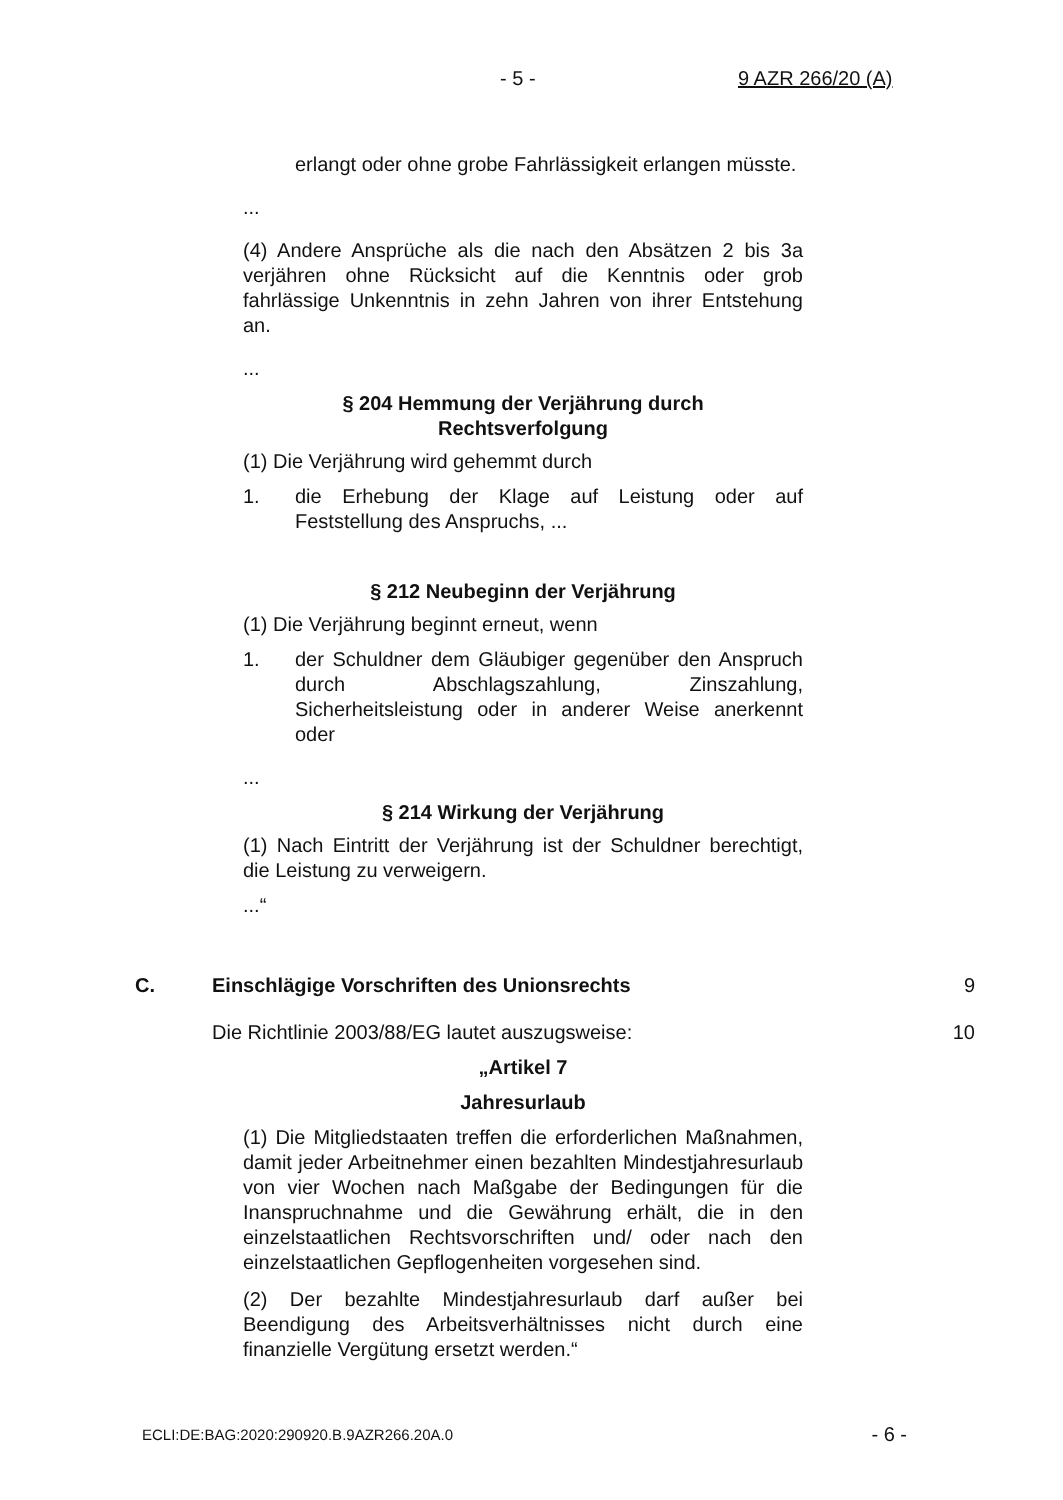- 5 - 9 AZR 266/20 (A)
erlangt oder ohne grobe Fahrlässigkeit erlangen müsste.
...
(4) Andere Ansprüche als die nach den Absätzen 2 bis 3a verjähren ohne Rücksicht auf die Kenntnis oder grob fahrlässige Unkenntnis in zehn Jahren von ihrer Entstehung an.
...
§ 204 Hemmung der Verjährung durch
Rechtsverfolgung
(1) Die Verjährung wird gehemmt durch
1. die Erhebung der Klage auf Leistung oder auf Feststellung des Anspruchs, ...
§ 212 Neubeginn der Verjährung
(1) Die Verjährung beginnt erneut, wenn
1. der Schuldner dem Gläubiger gegenüber den Anspruch durch Abschlagszahlung, Zinszahlung, Sicherheitsleistung oder in anderer Weise anerkennt oder
...
§ 214 Wirkung der Verjährung
(1) Nach Eintritt der Verjährung ist der Schuldner berechtigt, die Leistung zu verweigern.
...“
C. Einschlägige Vorschriften des Unionsrechts 9
Die Richtlinie 2003/88/EG lautet auszugsweise: 10
„Artikel 7
Jahresurlaub
(1) Die Mitgliedstaaten treffen die erforderlichen Maßnahmen, damit jeder Arbeitnehmer einen bezahlten Mindestjahresurlaub von vier Wochen nach Maßgabe der Bedingungen für die Inanspruchnahme und die Gewährung erhält, die in den einzelstaatlichen Rechtsvorschriften und/ oder nach den einzelstaatlichen Gepflogenheiten vorgesehen sind.
(2) Der bezahlte Mindestjahresurlaub darf außer bei Beendigung des Arbeitsverhältnisses nicht durch eine finanzielle Vergütung ersetzt werden.“
ECLI:DE:BAG:2020:290920.B.9AZR266.20A.0 - 6 -